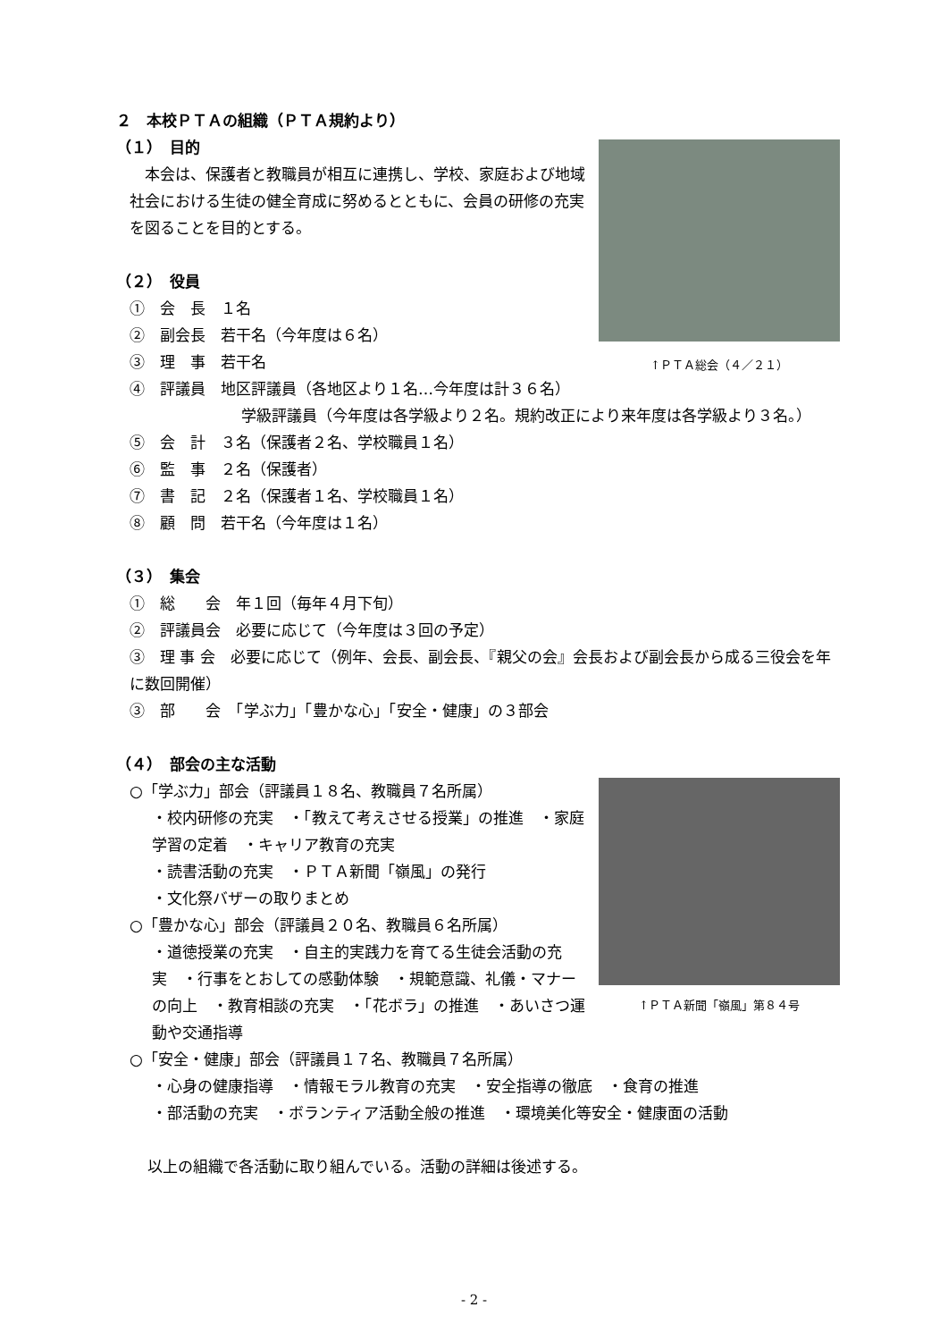２　本校ＰＴＡの組織（ＰＴＡ規約より）
↑ＰＴＡ総会（４／２１）
（１）　目的
　本会は、保護者と教職員が相互に連携し、学校、家庭および地域社会における生徒の健全育成に努めるとともに、会員の研修の充実を図ることを目的とする。
（２）　役員
①　会　長　１名
②　副会長　若干名（今年度は６名）
③　理　事　若干名
④　評議員　地区評議員（各地区より１名…今年度は計３６名）
学級評議員（今年度は各学級より２名。規約改正により来年度は各学級より３名。）
⑤　会　計　３名（保護者２名、学校職員１名）
⑥　監　事　２名（保護者）
⑦　書　記　２名（保護者１名、学校職員１名）
⑧　顧　問　若干名（今年度は１名）
（３）　集会
①　総　　会　年１回（毎年４月下旬）
②　評議員会　必要に応じて（今年度は３回の予定）
③　理 事 会　必要に応じて（例年、会長、副会長、『親父の会』会長および副会長から成る三役会を年に数回開催）
③　部　　会　「学ぶ力」「豊かな心」「安全・健康」の３部会
（４）　部会の主な活動
↑ＰＴＡ新聞「嶺風」第８４号
○「学ぶ力」部会（評議員１８名、教職員７名所属）
・校内研修の充実　・「教えて考えさせる授業」の推進　・家庭学習の定着　・キャリア教育の充実
・読書活動の充実　・ＰＴＡ新聞「嶺風」の発行
・文化祭バザーの取りまとめ
○「豊かな心」部会（評議員２０名、教職員６名所属）
・道徳授業の充実　・自主的実践力を育てる生徒会活動の充実　・行事をとおしての感動体験　・規範意識、礼儀・マナーの向上　・教育相談の充実　・「花ボラ」の推進　・あいさつ運動や交通指導
○「安全・健康」部会（評議員１７名、教職員７名所属）
・心身の健康指導　・情報モラル教育の充実　・安全指導の徹底　・食育の推進
・部活動の充実　・ボランティア活動全般の推進　・環境美化等安全・健康面の活動
以上の組織で各活動に取り組んでいる。活動の詳細は後述する。
- 2 -